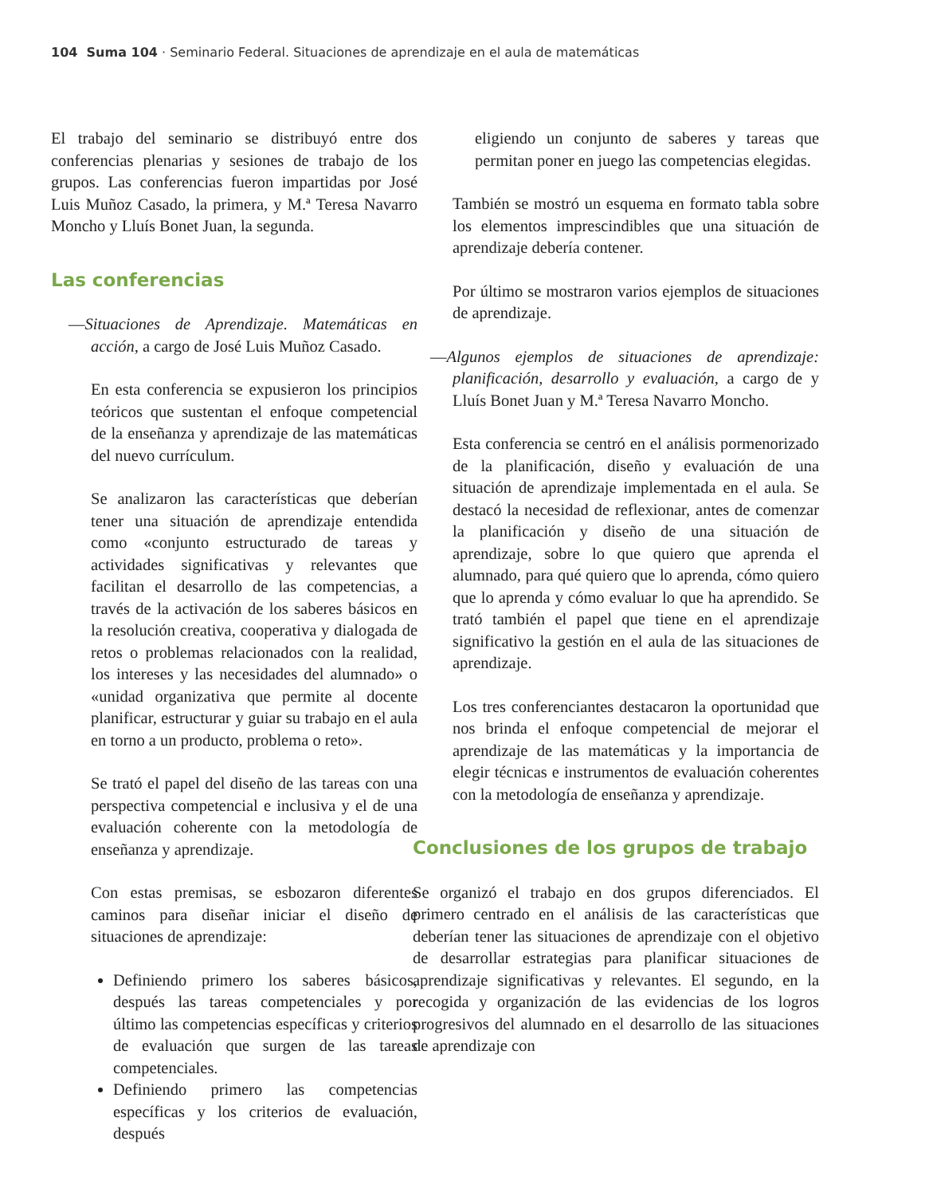104 Suma 104 · Seminario Federal. Situaciones de aprendizaje en el aula de matemáticas
El trabajo del seminario se distribuyó entre dos conferencias plenarias y sesiones de trabajo de los grupos. Las conferencias fueron impartidas por José Luis Muñoz Casado, la primera, y M.ª Teresa Navarro Moncho y Lluís Bonet Juan, la segunda.
Las conferencias
—Situaciones de Aprendizaje. Matemáticas en acción, a cargo de José Luis Muñoz Casado.
En esta conferencia se expusieron los principios teóricos que sustentan el enfoque competencial de la enseñanza y aprendizaje de las matemáticas del nuevo currículum.
Se analizaron las características que deberían tener una situación de aprendizaje entendida como «conjunto estructurado de tareas y actividades significativas y relevantes que facilitan el desarrollo de las competencias, a través de la activación de los saberes básicos en la resolución creativa, cooperativa y dialogada de retos o problemas relacionados con la realidad, los intereses y las necesidades del alumnado» o «unidad organizativa que permite al docente planificar, estructurar y guiar su trabajo en el aula en torno a un producto, problema o reto».
Se trató el papel del diseño de las tareas con una perspectiva competencial e inclusiva y el de una evaluación coherente con la metodología de enseñanza y aprendizaje.
Con estas premisas, se esbozaron diferentes caminos para diseñar iniciar el diseño de situaciones de aprendizaje:
Definiendo primero los saberes básicos, después las tareas competenciales y por último las competencias específicas y criterios de evaluación que surgen de las tareas competenciales.
Definiendo primero las competencias específicas y los criterios de evaluación, después
eligiendo un conjunto de saberes y tareas que permitan poner en juego las competencias elegidas.
También se mostró un esquema en formato tabla sobre los elementos imprescindibles que una situación de aprendizaje debería contener.
Por último se mostraron varios ejemplos de situaciones de aprendizaje.
—Algunos ejemplos de situaciones de aprendizaje: planificación, desarrollo y evaluación, a cargo de y Lluís Bonet Juan y M.ª Teresa Navarro Moncho.
Esta conferencia se centró en el análisis pormenorizado de la planificación, diseño y evaluación de una situación de aprendizaje implementada en el aula. Se destacó la necesidad de reflexionar, antes de comenzar la planificación y diseño de una situación de aprendizaje, sobre lo que quiero que aprenda el alumnado, para qué quiero que lo aprenda, cómo quiero que lo aprenda y cómo evaluar lo que ha aprendido. Se trató también el papel que tiene en el aprendizaje significativo la gestión en el aula de las situaciones de aprendizaje.
Los tres conferenciantes destacaron la oportunidad que nos brinda el enfoque competencial de mejorar el aprendizaje de las matemáticas y la importancia de elegir técnicas e instrumentos de evaluación coherentes con la metodología de enseñanza y aprendizaje.
Conclusiones de los grupos de trabajo
Se organizó el trabajo en dos grupos diferenciados. El primero centrado en el análisis de las características que deberían tener las situaciones de aprendizaje con el objetivo de desarrollar estrategias para planificar situaciones de aprendizaje significativas y relevantes. El segundo, en la recogida y organización de las evidencias de los logros progresivos del alumnado en el desarrollo de las situaciones de aprendizaje con